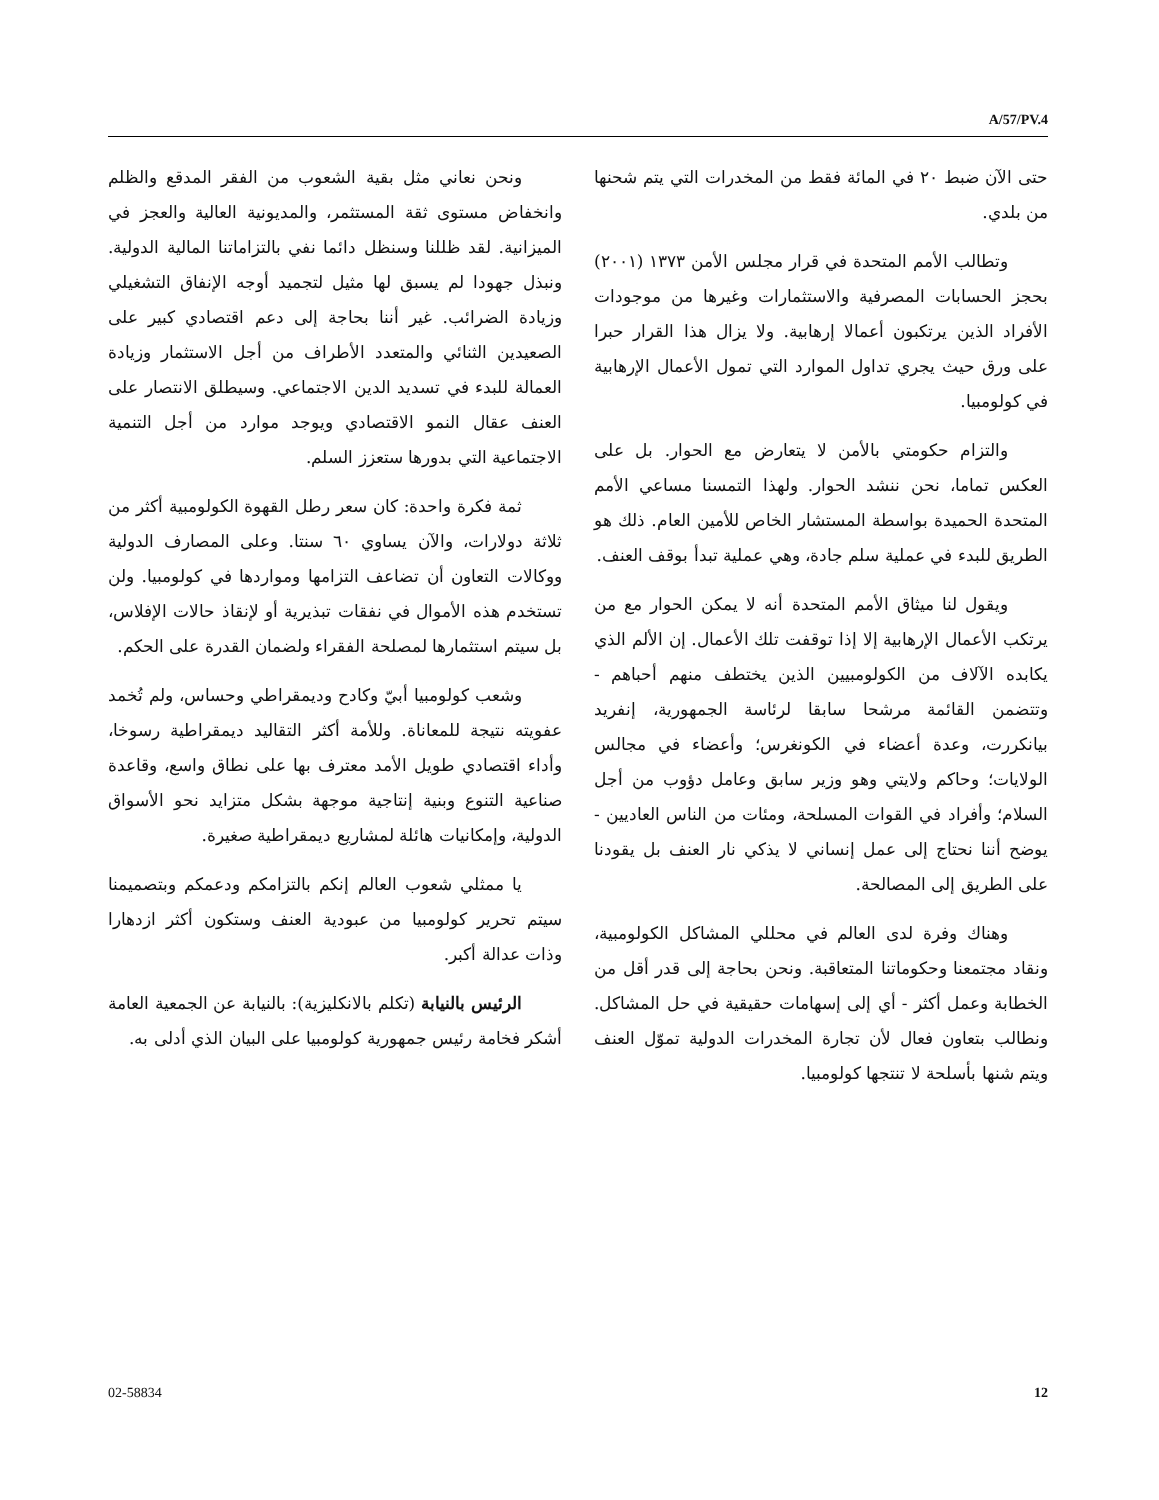A/57/PV.4
حتى الآن ضبط ٢٠ في المائة فقط من المخدرات التي يتم شحنها من بلدي.
وتطالب الأمم المتحدة في قرار مجلس الأمن ١٣٧٣ (٢٠٠١) بحجز الحسابات المصرفية والاستثمارات وغيرها من موجودات الأفراد الذين يرتكبون أعمالا إرهابية. ولا يزال هذا القرار حبرا على ورق حيث يجري تداول الموارد التي تمول الأعمال الإرهابية في كولومبيا.
والتزام حكومتي بالأمن لا يتعارض مع الحوار. بل على العكس تماما، نحن ننشد الحوار. ولهذا التمسنا مساعي الأمم المتحدة الحميدة بواسطة المستشار الخاص للأمين العام. ذلك هو الطريق للبدء في عملية سلم جادة، وهي عملية تبدأ بوقف العنف.
ويقول لنا ميثاق الأمم المتحدة أنه لا يمكن الحوار مع من يرتكب الأعمال الإرهابية إلا إذا توقفت تلك الأعمال. إن الألم الذي يكابده الآلاف من الكولومبيين الذين يختطف منهم أحباهم - وتتضمن القائمة مرشحا سابقا لرئاسة الجمهورية، إنفريد بيانكررت، وعدة أعضاء في الكونغرس؛ وأعضاء في مجالس الولايات؛ وحاكم ولايتي وهو وزير سابق وعامل دؤوب من أجل السلام؛ وأفراد في القوات المسلحة، ومئات من الناس العاديين - يوضح أننا نحتاج إلى عمل إنساني لا يذكي نار العنف بل يقودنا على الطريق إلى المصالحة.
وهناك وفرة لدى العالم في محللي المشاكل الكولومبية، ونقاد مجتمعنا وحكوماتنا المتعاقبة. ونحن بحاجة إلى قدر أقل من الخطابة وعمل أكثر - أي إلى إسهامات حقيقية في حل المشاكل. ونطالب بتعاون فعال لأن تجارة المخدرات الدولية تموّل العنف ويتم شنها بأسلحة لا تنتجها كولومبيا.
ونحن نعاني مثل بقية الشعوب من الفقر المدقع والظلم وانخفاض مستوى ثقة المستثمر، والمديونية العالية والعجز في الميزانية. لقد ظللنا وسنظل دائما نفي بالتزاماتنا المالية الدولية. ونبذل جهودا لم يسبق لها مثيل لتجميد أوجه الإنفاق التشغيلي وزيادة الضرائب. غير أننا بحاجة إلى دعم اقتصادي كبير على الصعيدين الثنائي والمتعدد الأطراف من أجل الاستثمار وزيادة العمالة للبدء في تسديد الدين الاجتماعي. وسيطلق الانتصار على العنف عقال النمو الاقتصادي ويوجد موارد من أجل التنمية الاجتماعية التي بدورها ستعزز السلم.
ثمة فكرة واحدة: كان سعر رطل القهوة الكولومبية أكثر من ثلاثة دولارات، والآن يساوي ٦٠ سنتا. وعلى المصارف الدولية ووكالات التعاون أن تضاعف التزامها ومواردها في كولومبيا. ولن تستخدم هذه الأموال في نفقات تبذيرية أو لإنقاذ حالات الإفلاس، بل سيتم استثمارها لمصلحة الفقراء ولضمان القدرة على الحكم.
وشعب كولومبيا أبيّ وكادح وديمقراطي وحساس، ولم تُخمد عفويته نتيجة للمعاناة. وللأمة أكثر التقاليد ديمقراطية رسوخا، وأداء اقتصادي طويل الأمد معترف بها على نطاق واسع، وقاعدة صناعية التنوع وبنية إنتاجية موجهة بشكل متزايد نحو الأسواق الدولية، وإمكانيات هائلة لمشاريع ديمقراطية صغيرة.
يا ممثلي شعوب العالم إنكم بالتزامكم ودعمكم وبتصميمنا سيتم تحرير كولومبيا من عبودية العنف وستكون أكثر ازدهارا وذات عدالة أكبر.
الرئيس بالنيابة (تكلم بالانكليزية): بالنيابة عن الجمعية العامة أشكر فخامة رئيس جمهورية كولومبيا على البيان الذي أدلى به.
02-58834 12